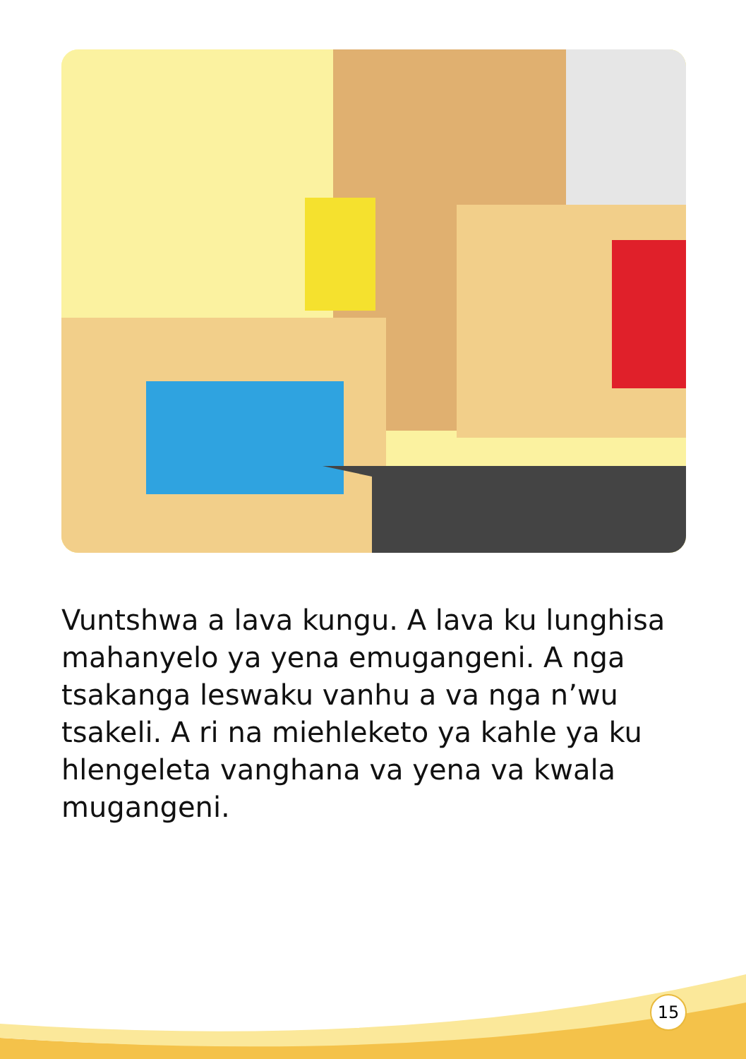Vuntshwa a lava kungu. A lava ku lunghisa mahanyelo ya yena emugangeni. A nga tsakanga leswaku vanhu a va nga n’wu tsakeli. A ri na miehleketo ya kahle ya ku hlengeleta vanghana va yena va kwala mugangeni.
15